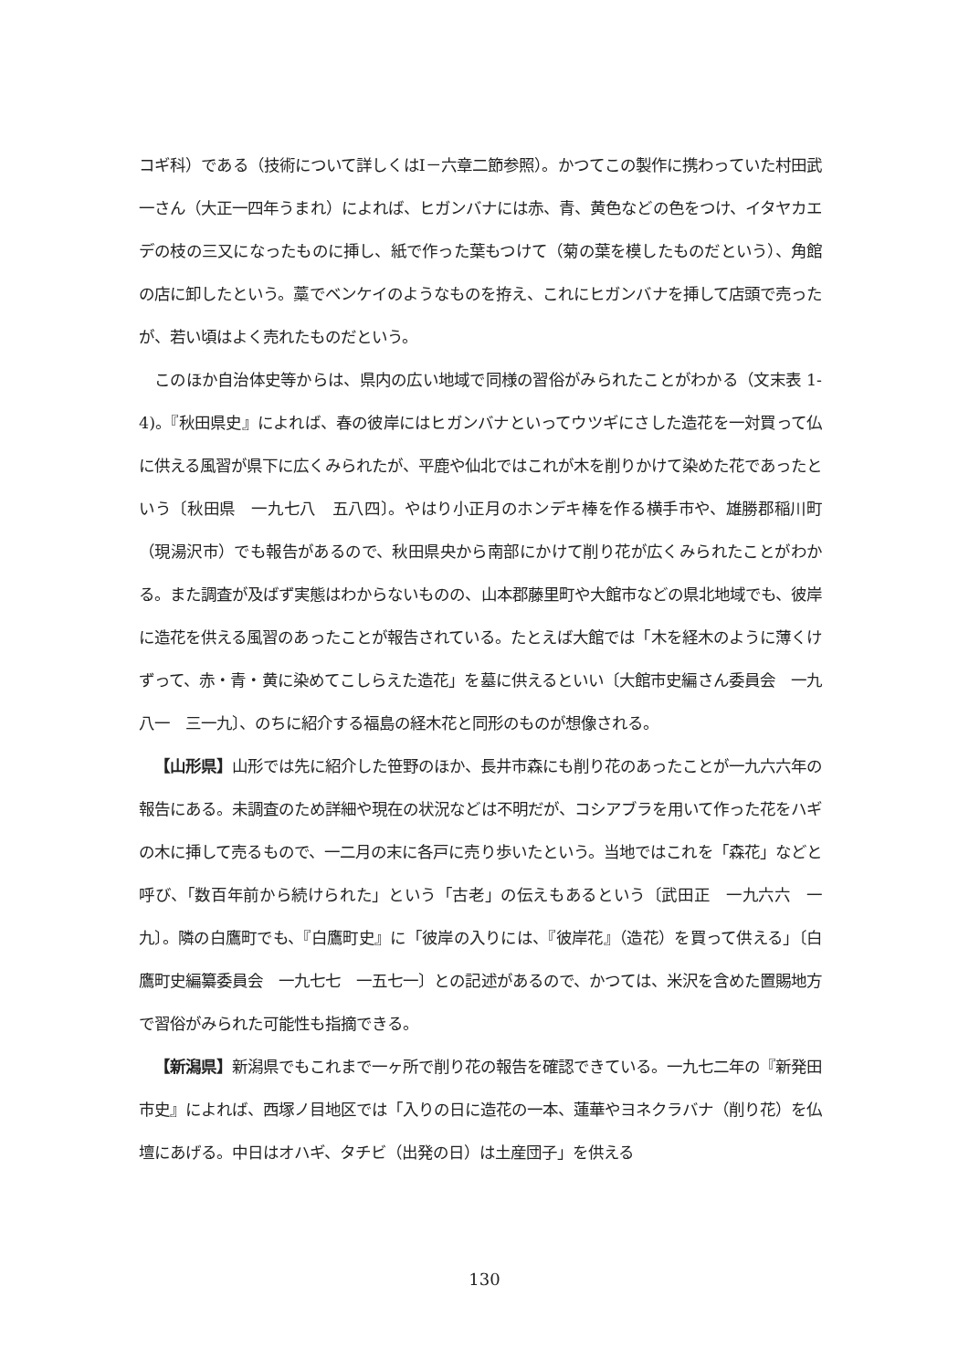コギ科）である（技術について詳しくはⅠ－六章二節参照）。かつてこの製作に携わっていた村田武一さん（大正一四年うまれ）によれば、ヒガンバナには赤、青、黄色などの色をつけ、イタヤカエデの枝の三又になったものに挿し、紙で作った葉もつけて（菊の葉を模したものだという）、角館の店に卸したという。藁でベンケイのようなものを拵え、これにヒガンバナを挿して店頭で売ったが、若い頃はよく売れたものだという。
このほか自治体史等からは、県内の広い地域で同様の習俗がみられたことがわかる（文末表 1-4)。『秋田県史』によれば、春の彼岸にはヒガンバナといってウツギにさした造花を一対買って仏に供える風習が県下に広くみられたが、平鹿や仙北ではこれが木を削りかけて染めた花であったという〔秋田県　一九七八　五八四〕。やはり小正月のホンデキ棒を作る横手市や、雄勝郡稲川町（現湯沢市）でも報告があるので、秋田県央から南部にかけて削り花が広くみられたことがわかる。また調査が及ばず実態はわからないものの、山本郡藤里町や大館市などの県北地域でも、彼岸に造花を供える風習のあったことが報告されている。たとえば大館では「木を経木のように薄くけずって、赤・青・黄に染めてこしらえた造花」を墓に供えるといい〔大館市史編さん委員会　一九八一　三一九〕、のちに紹介する福島の経木花と同形のものが想像される。
【山形県】山形では先に紹介した笹野のほか、長井市森にも削り花のあったことが一九六六年の報告にある。未調査のため詳細や現在の状況などは不明だが、コシアブラを用いて作った花をハギの木に挿して売るもので、一二月の末に各戸に売り歩いたという。当地ではこれを「森花」などと呼び、「数百年前から続けられた」という「古老」の伝えもあるという〔武田正　一九六六　一九〕。隣の白鷹町でも、『白鷹町史』に「彼岸の入りには、『彼岸花』（造花）を買って供える」〔白鷹町史編纂委員会　一九七七　一五七一〕との記述があるので、かつては、米沢を含めた置賜地方で習俗がみられた可能性も指摘できる。
【新潟県】新潟県でもこれまで一ヶ所で削り花の報告を確認できている。一九七二年の『新発田市史』によれば、西塚ノ目地区では「入りの日に造花の一本、蓮華やヨネクラバナ（削り花）を仏壇にあげる。中日はオハギ、タチビ（出発の日）は土産団子」を供える
130